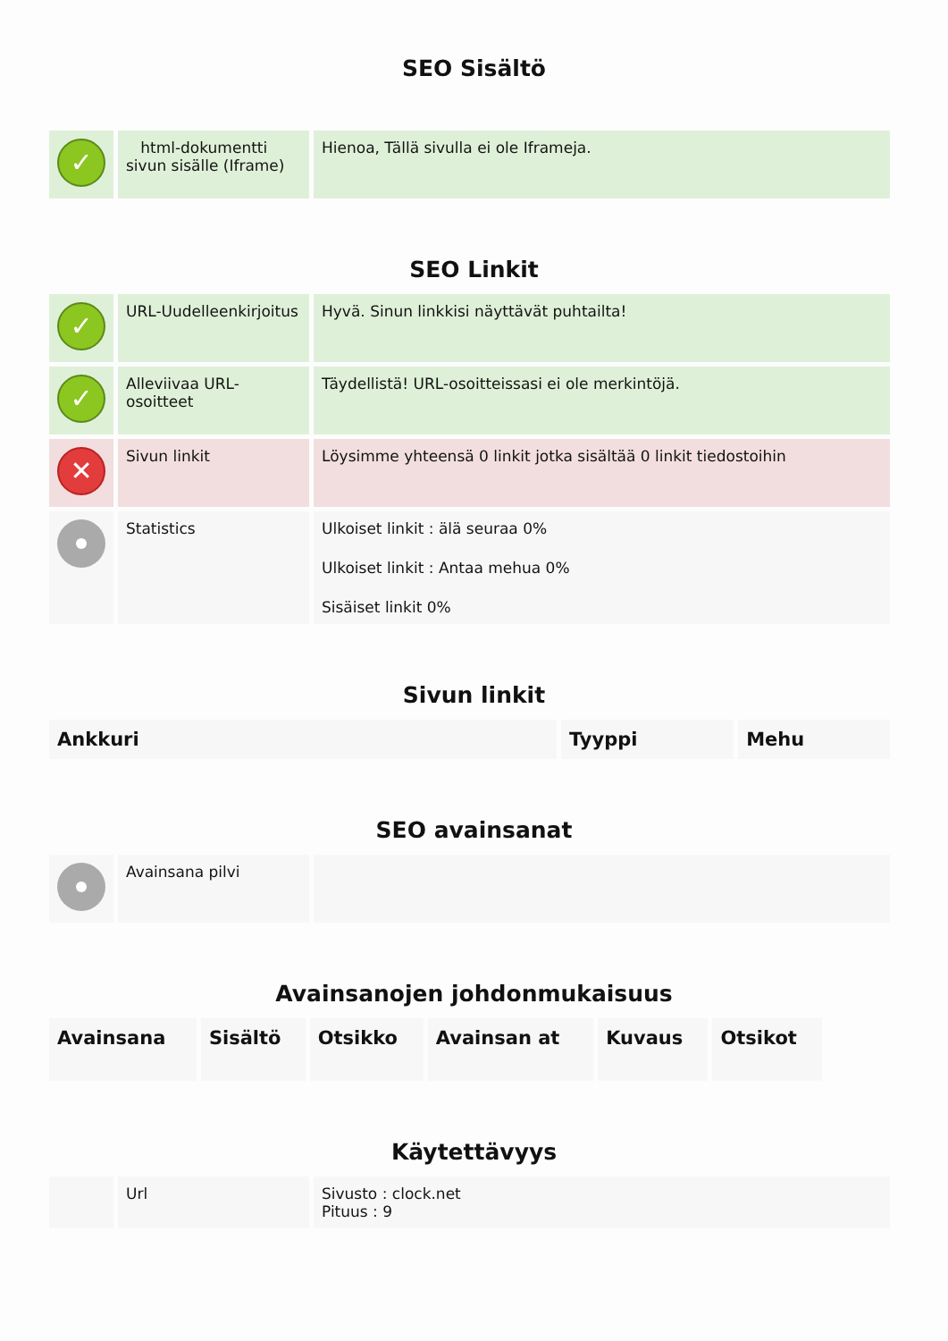SEO Sisältö
| ✓ | html-dokumentti sivun sisälle (Iframe) | Hienoa, Tällä sivulla ei ole Iframeja. |
SEO Linkit
| ✓ | URL-Uudelleenkirjoitus | Hyvä. Sinun linkkisi näyttävät puhtailta! |
| ✓ | Alleviivaa URL-osoitteet | Täydellistä! URL-osoitteissasi ei ole merkintöjä. |
| ✕ | Sivun linkit | Löysimme yhteensä 0 linkit jotka sisältää 0 linkit tiedostoihin |
| | Statistics | Ulkoiset linkit : älä seuraa 0% Ulkoiset linkit : Antaa mehua 0% Sisäiset linkit 0% |
Sivun linkit
| Ankkuri | Tyyppi | Mehu |
| --- | --- | --- |
SEO avainsanat
| | Avainsana pilvi | |
Avainsanojen johdonmukaisuus
| Avainsana | Sisältö | Otsikko | Avainsan at | Kuvaus | Otsikot |
| --- | --- | --- | --- | --- | --- |
Käytettävyys
| | Url | Sivusto : clock.net Pituus : 9 |